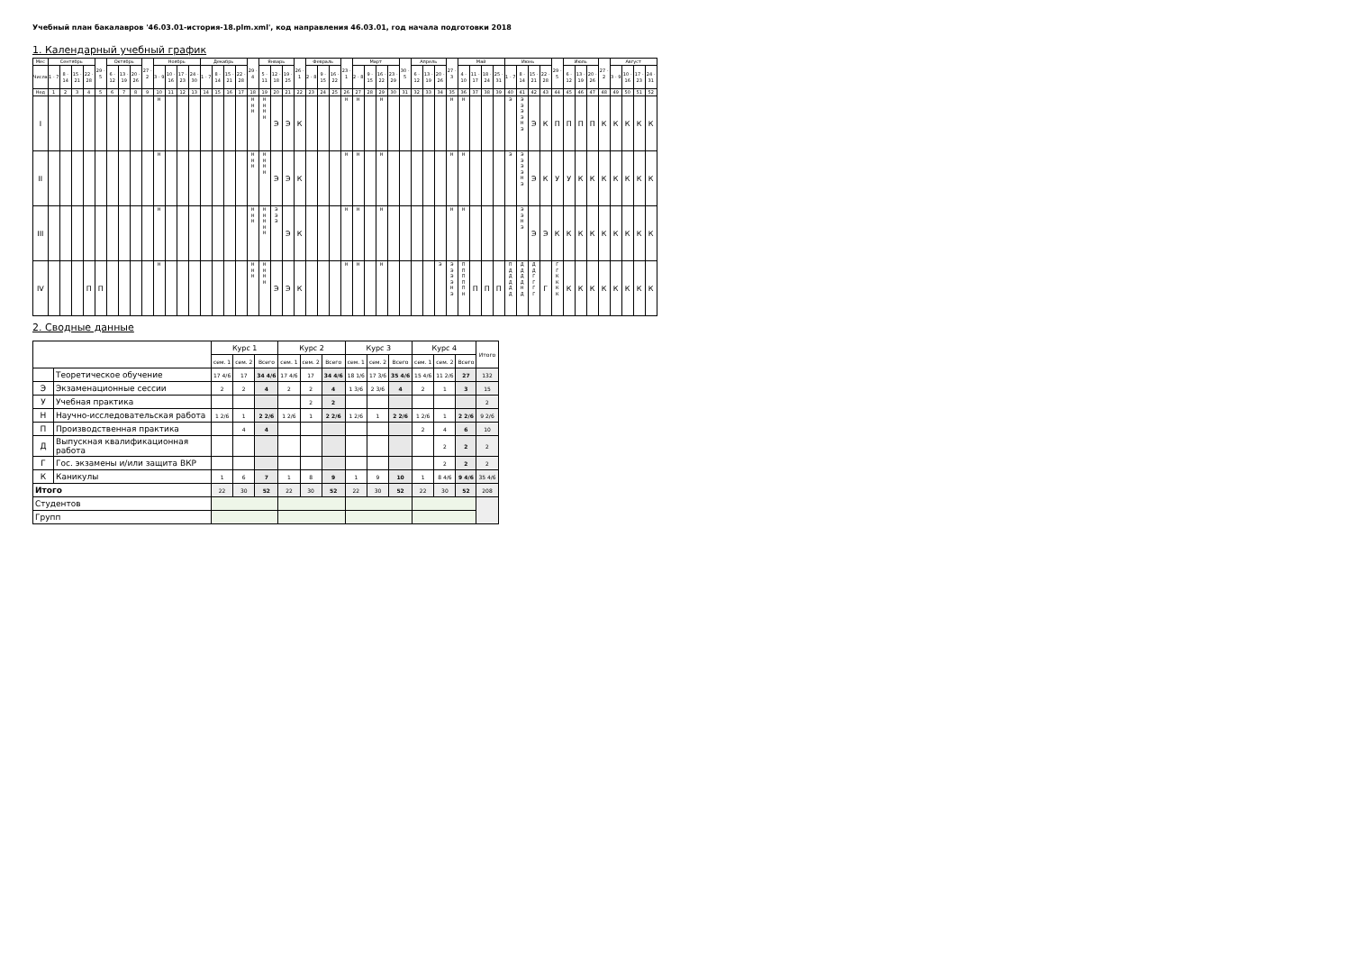Учебный план бакалавров '46.03.01-история-18.plm.xml', код направления 46.03.01, год начала подготовки 2018
1. Календарный учебный график
| Мес | Сентябрь | | | | 29 - 5 | Октябрь | | | 27 - 2 | Ноябрь | | | | Декабрь | | | | 29 - 4 | Январь | | | 26 - 1 | Февраль | | | 23 - 1 | Март | | | | 30 - 5 | Апрель | | | 27 - 3 | Май | | | | Июнь | | | | 29 - 5 | Июль | | | 27 - 2 | Август | | | |
| --- | --- | --- | --- | --- | --- | --- | --- | --- | --- | --- | --- | --- | --- | --- | --- | --- | --- | --- | --- | --- | --- | --- | --- | --- | --- | --- | --- | --- | --- | --- | --- | --- | --- | --- | --- | --- | --- | --- | --- | --- | --- | --- | --- | --- | --- | --- | --- | --- | --- | --- | --- | --- |
| Числа | 1 - 7 | 8 - 14 | 15 - 21 | 22 - 28 | | 6 - 12 | 13 - 19 | 20 - 26 | | 3 - 9 | 10 - 16 | 17 - 23 | 24 - 30 | 1 - 7 | 8 - 14 | 15 - 21 | 22 - 28 | | 5 - 11 | 12 - 18 | 19 - 25 | | 2 - 8 | 9 - 15 | 16 - 22 | | 2 - 8 | 9 - 15 | 16 - 22 | 23 - 29 | | 6 - 12 | 13 - 19 | 20 - 26 | | 4 - 10 | 11 - 17 | 18 - 24 | 25 - 31 | 1 - 7 | 8 - 14 | 15 - 21 | 22 - 28 | | 6 - 12 | 13 - 19 | 20 - 26 | | 3 - 9 | 10 - 16 | 17 - 23 | 24 - 31 |
| Нед | 1 | 2 | 3 | 4 | 5 | 6 | 7 | 8 | 9 | 10 | 11 | 12 | 13 | 14 | 15 | 16 | 17 | 18 | 19 | 20 | 21 | 22 | 23 | 24 | 25 | 26 | 27 | 28 | 29 | 30 | 31 | 32 | 33 | 34 | 35 | 36 | 37 | 38 | 39 | 40 | 41 | 42 | 43 | 44 | 45 | 46 | 47 | 48 | 49 | 50 | 51 | 52 |
| I | | | | | | | | | | Н | | | | | | | | Н Н Н | Н Н Н Н | Э | Э | К | | | | Н | Н | | Н | | | | | | Н | Н | | | | Э | Э Э Э Э Н Э | Э | К | П | П | П | П | К | К | К | К | К |
| II | | | | | | | | | | Н | | | | | | | | Н Н Н | Н Н Н Н | Э | Э | К | | | | Н | Н | | Н | | | | | | Н | Н | | | | Э | Э Э Э Э Н Э | Э | К | У | У | К | К | К | К | К | К | К |
| III | | | | | | | | | | Н | | | | | | | | Н Н Н | Н Н Н Н Н | Э Э Э | Э | К | | | | Н | Н | | Н | | | | | | Н | Н | | | | | Э Э Н Э | Э | Э | К | К | К | К | К | К | К | К | К |
| IV | | | | П | П | | | | | Н | | | | | | | | Н Н Н | Н Н Н Н | Э | Э | К | | | | Н | Н | | Н | | | | | Э | Э Э Э Э Н Э | П П П П П Н | П | П | П | П Д Д Д Д Д | Д Д Д Д Н Д | Д Д Г Г Г Г | Г | Г Г К К К К | К | К | К | К | К | К | К | К |
2. Сводные данные
| | | Курс 1 | | | Курс 2 | | | Курс 3 | | | Курс 4 | | | Итого |
| --- | --- | --- | --- | --- | --- | --- | --- | --- | --- | --- | --- | --- | --- | --- |
| | | сем. 1 | сем. 2 | Всего | сем. 1 | сем. 2 | Всего | сем. 1 | сем. 2 | Всего | сем. 1 | сем. 2 | Всего | |
| | Теоретическое обучение | 17 4/6 | 17 | 34 4/6 | 17 4/6 | 17 | 34 4/6 | 18 1/6 | 17 3/6 | 35 4/6 | 15 4/6 | 11 2/6 | 27 | 132 |
| Э | Экзаменационные сессии | 2 | 2 | 4 | 2 | 2 | 4 | 1 3/6 | 2 3/6 | 4 | 2 | 1 | 3 | 15 |
| У | Учебная практика | | | | | 2 | 2 | | | | | | | 2 |
| Н | Научно-исследовательская работа | 1 2/6 | 1 | 2 2/6 | 1 2/6 | 1 | 2 2/6 | 1 2/6 | 1 | 2 2/6 | 1 2/6 | 1 | 2 2/6 | 9 2/6 |
| П | Производственная практика | | 4 | 4 | | | | | | | 2 | 4 | 6 | 10 |
| Д | Выпускная квалификационная работа | | | | | | | | | | | 2 | 2 | 2 |
| Г | Гос. экзамены и/или защита ВКР | | | | | | | | | | | 2 | 2 | 2 |
| К | Каникулы | 1 | 6 | 7 | 1 | 8 | 9 | 1 | 9 | 10 | 1 | 8 4/6 | 9 4/6 | 35 4/6 |
| Итого | | 22 | 30 | 52 | 22 | 30 | 52 | 22 | 30 | 52 | 22 | 30 | 52 | 208 |
| Студентов | | | | | | | | | | | | | | |
| Групп | | | | | | | | | | | | | | |